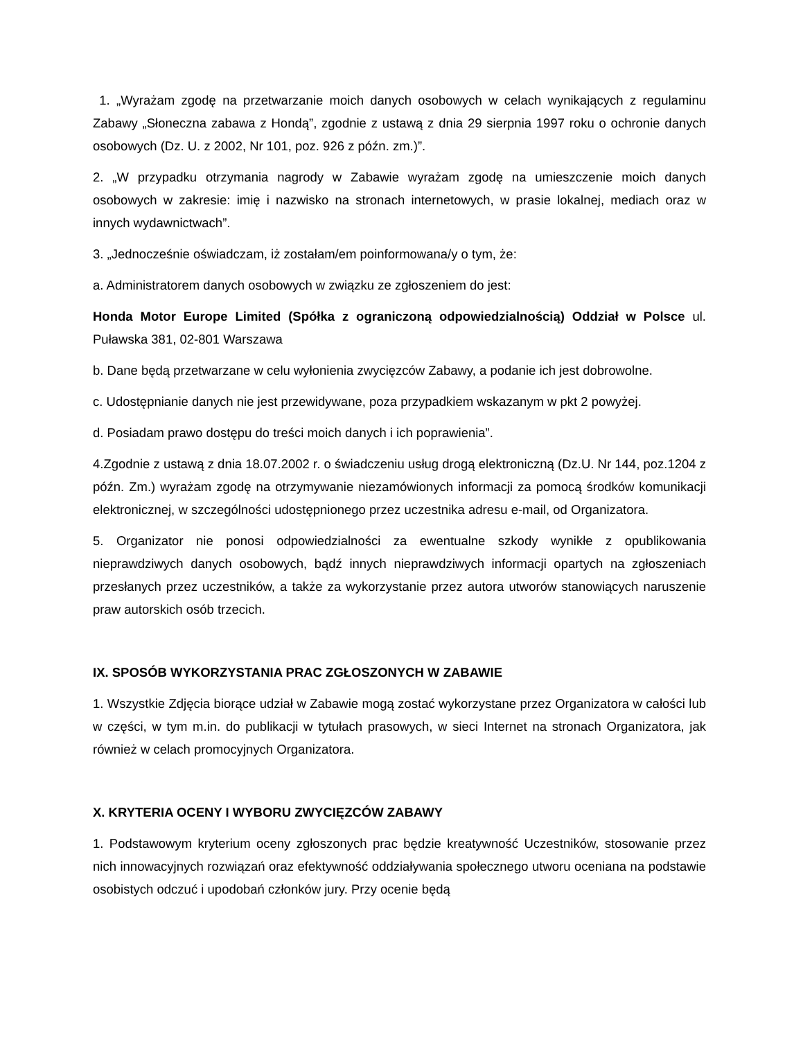1. „Wyrażam zgodę na przetwarzanie moich danych osobowych w celach wynikających z regulaminu Zabawy „Słoneczna zabawa z Hondą”, zgodnie z ustawą z dnia 29 sierpnia 1997 roku o ochronie danych osobowych (Dz. U. z 2002, Nr 101, poz. 926 z późn. zm.)”.
2. „W przypadku otrzymania nagrody w Zabawie wyrażam zgodę na umieszczenie moich danych osobowych w zakresie: imię i nazwisko na stronach internetowych, w prasie lokalnej, mediach oraz w innych wydawnictwach”.
3. „Jednocześnie oświadczam, iż zostałam/em poinformowana/y o tym, że:
a. Administratorem danych osobowych w związku ze zgłoszeniem do jest:
Honda Motor Europe Limited (Spółka z ograniczoną odpowiedzialnością) Oddział w Polsce ul. Puławska 381, 02-801 Warszawa
b. Dane będą przetwarzane w celu wyłonienia zwycięzców Zabawy, a podanie ich jest dobrowolne.
c. Udostępnianie danych nie jest przewidywane, poza przypadkiem wskazanym w pkt 2 powyżej.
d. Posiadam prawo dostępu do treści moich danych i ich poprawienia”.
4.Zgodnie z ustawą z dnia 18.07.2002 r. o świadczeniu usług drogą elektroniczną (Dz.U. Nr 144, poz.1204 z późn. Zm.) wyrażam zgodę na otrzymywanie niezamówionych informacji za pomocą środków komunikacji elektronicznej, w szczególności udostępnionego przez uczestnika adresu e-mail, od Organizatora.
5. Organizator nie ponosi odpowiedzialności za ewentualne szkody wynikłe z opublikowania nieprawdziwych danych osobowych, bądź innych nieprawdziwych informacji opartych na zgłoszeniach przesłanych przez uczestników, a także za wykorzystanie przez autora utworów stanowiących naruszenie praw autorskich osób trzecich.
IX. SPOSÓB WYKORZYSTANIA PRAC ZGŁOSZONYCH W ZABAWIE
1. Wszystkie Zdjęcia biorące udział w Zabawie mogą zostać wykorzystane przez Organizatora w całości lub w części, w tym m.in. do publikacji w tytułach prasowych, w sieci Internet na stronach Organizatora, jak również w celach promocyjnych Organizatora.
X. KRYTERIA OCENY I WYBORU ZWYCIĘZCÓW ZABAWY
1. Podstawowym kryterium oceny zgłoszonych prac będzie kreatywność Uczestników, stosowanie przez nich innowacyjnych rozwiązań oraz efektywność oddziaływania społecznego utworu oceniana na podstawie osobistych odczuć i upodobań członków jury. Przy ocenie będą